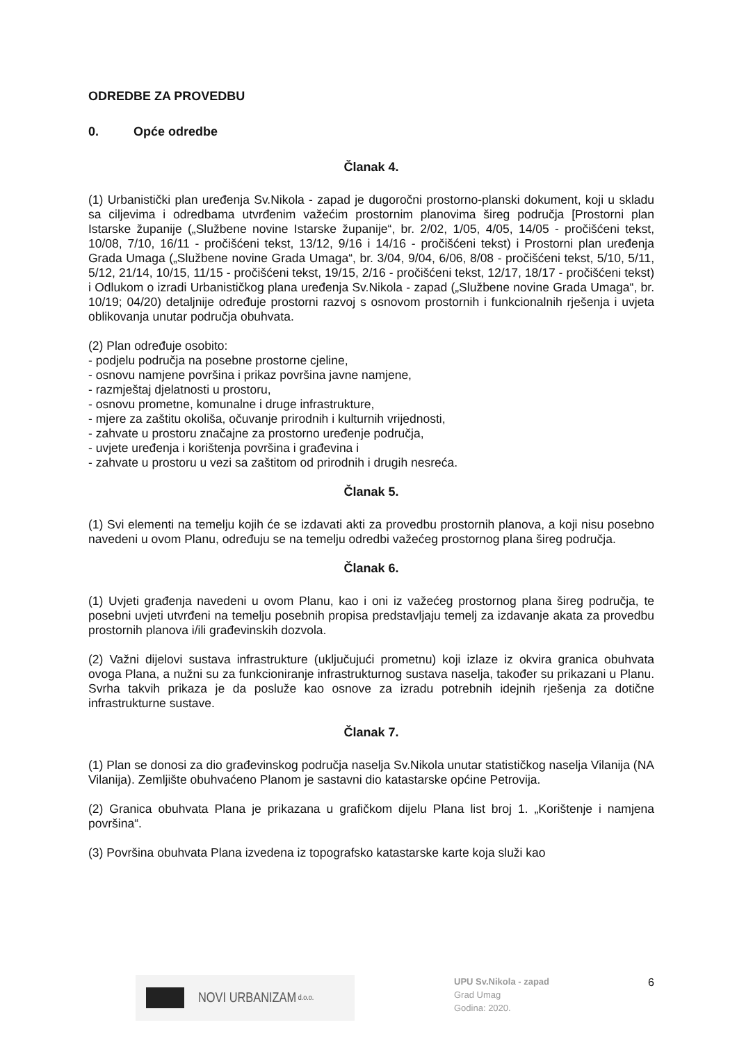ODREDBE ZA PROVEDBU
0. Opće odredbe
Članak 4.
(1) Urbanistički plan uređenja Sv.Nikola - zapad je dugoročni prostorno-planski dokument, koji u skladu sa ciljevima i odredbama utvrđenim važećim prostornim planovima šireg područja [Prostorni plan Istarske županije („Službene novine Istarske županije“, br. 2/02, 1/05, 4/05, 14/05 - pročišćeni tekst, 10/08, 7/10, 16/11 - pročišćeni tekst, 13/12, 9/16 i 14/16 - pročišćeni tekst) i Prostorni plan uređenja Grada Umaga („Službene novine Grada Umaga“, br. 3/04, 9/04, 6/06, 8/08 - pročišćeni tekst, 5/10, 5/11, 5/12, 21/14, 10/15, 11/15 - pročišćeni tekst, 19/15, 2/16 - pročišćeni tekst, 12/17, 18/17 - pročišćeni tekst) i Odlukom o izradi Urbanističkog plana uređenja Sv.Nikola - zapad („Službene novine Grada Umaga“, br. 10/19; 04/20) detaljnije određuje prostorni razvoj s osnovom prostornih i funkcionalnih rješenja i uvjeta oblikovanja unutar područja obuhvata.
(2) Plan određuje osobito:
- podjelu područja na posebne prostorne cjeline,
- osnovu namjene površina i prikaz površina javne namjene,
- razmještaj djelatnosti u prostoru,
- osnovu prometne, komunalne i druge infrastrukture,
- mjere za zaštitu okoliša, očuvanje prirodnih i kulturnih vrijednosti,
- zahvate u prostoru značajne za prostorno uređenje područja,
- uvjete uređenja i korištenja površina i građevina i
- zahvate u prostoru u vezi sa zaštitom od prirodnih i drugih nesreća.
Članak 5.
(1) Svi elementi na temelju kojih će se izdavati akti za provedbu prostornih planova, a koji nisu posebno navedeni u ovom Planu, određuju se na temelju odredbi važećeg prostornog plana šireg područja.
Članak 6.
(1) Uvjeti građenja navedeni u ovom Planu, kao i oni iz važećeg prostornog plana šireg područja, te posebni uvjeti utvrđeni na temelju posebnih propisa predstavljaju temelj za izdavanje akata za provedbu prostornih planova i/ili građevinskih dozvola.
(2) Važni dijelovi sustava infrastrukture (uključujući prometnu) koji izlaze iz okvira granica obuhvata ovoga Plana, a nužni su za funkcioniranje infrastrukturnog sustava naselja, također su prikazani u Planu. Svrha takvih prikaza je da posluže kao osnove za izradu potrebnih idejnih rješenja za dotične infrastrukturne sustave.
Članak 7.
(1) Plan se donosi za dio građevinskog područja naselja Sv.Nikola unutar statističkog naselja Vilanija (NA Vilanija). Zemljište obuhvaćeno Planom je sastavni dio katastarske općine Petrovija.
(2) Granica obuhvata Plana je prikazana u grafičkom dijelu Plana list broj 1. „Korištenje i namjena površina“.
(3) Površina obuhvata Plana izvedena iz topografsko katastarske karte koja služi kao
NOVI URBANIZAM d.o.o.
UPU Sv.Nikola - zapad
Grad Umag
Godina: 2020.
6